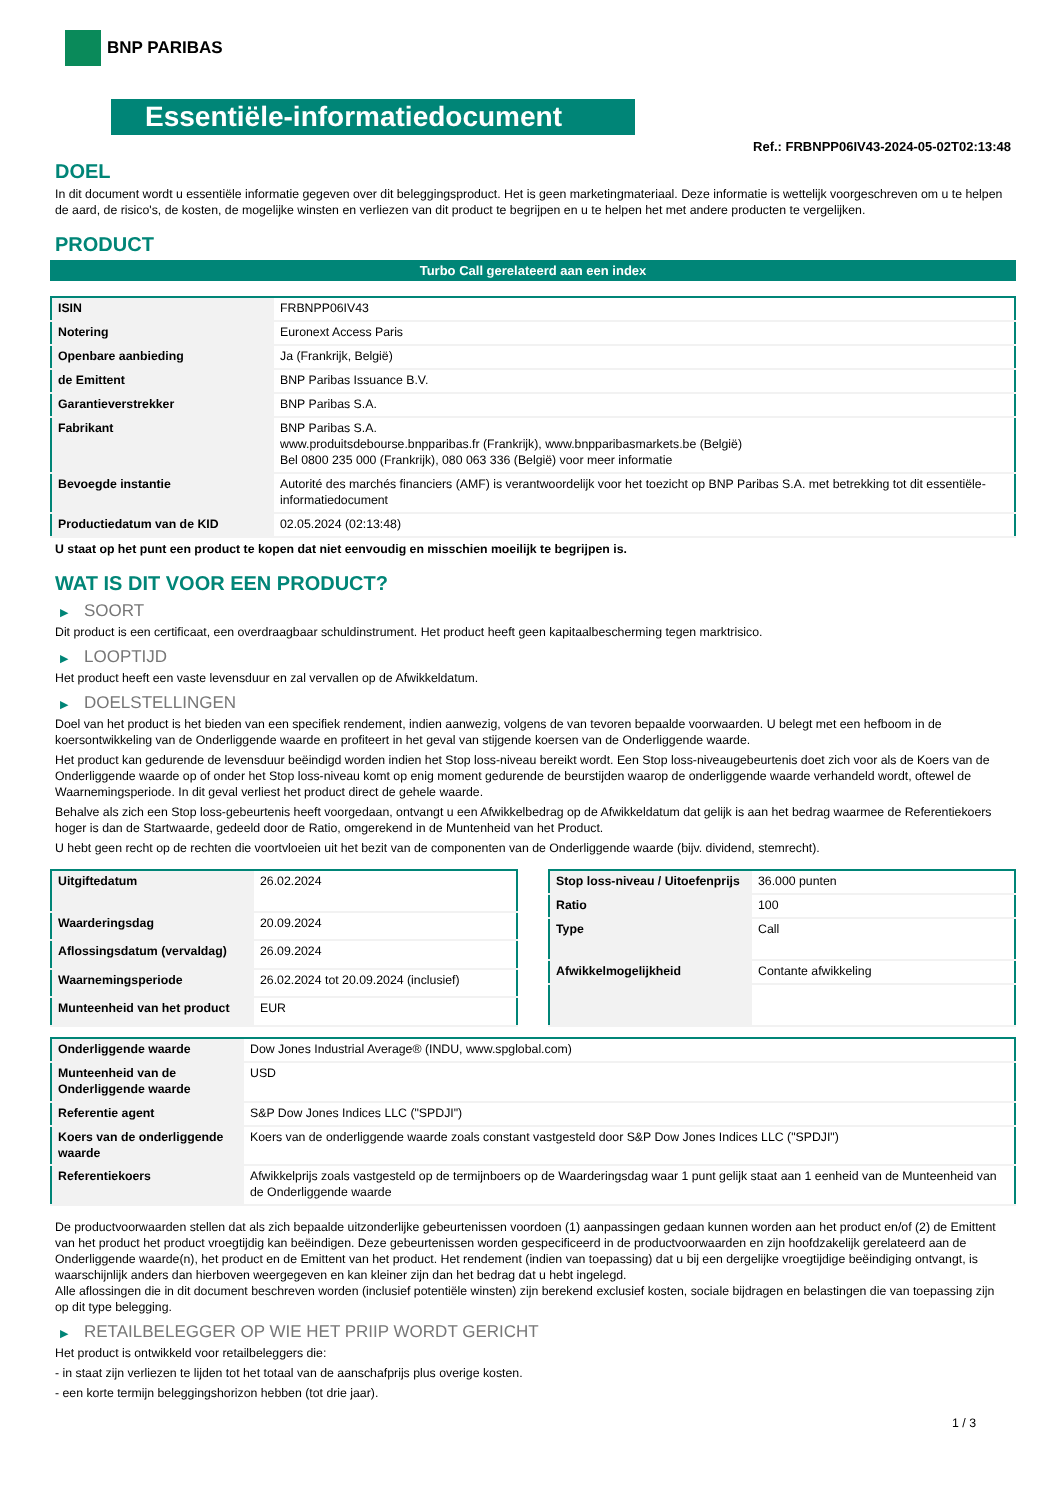BNP PARIBAS
Essentiële-informatiedocument
Ref.: FRBNPP06IV43-2024-05-02T02:13:48
DOEL
In dit document wordt u essentiële informatie gegeven over dit beleggingsproduct. Het is geen marketingmateriaal. Deze informatie is wettelijk voorgeschreven om u te helpen de aard, de risico's, de kosten, de mogelijke winsten en verliezen van dit product te begrijpen en u te helpen het met andere producten te vergelijken.
PRODUCT
Turbo Call gerelateerd aan een index
| ISIN | FRBNPP06IV43 |
| Notering | Euronext Access Paris |
| Openbare aanbieding | Ja (Frankrijk, België) |
| de Emittent | BNP Paribas Issuance B.V. |
| Garantieverstrekker | BNP Paribas S.A. |
| Fabrikant | BNP Paribas S.A. www.produitsdebourse.bnpparibas.fr (Frankrijk), www.bnpparibasmarkets.be (België) Bel 0800 235 000 (Frankrijk), 080 063 336 (België) voor meer informatie |
| Bevoegde instantie | Autorité des marchés financiers (AMF) is verantwoordelijk voor het toezicht op BNP Paribas S.A. met betrekking tot dit essentiële-informatiedocument |
| Productiedatum van de KID | 02.05.2024 (02:13:48) |
U staat op het punt een product te kopen dat niet eenvoudig en misschien moeilijk te begrijpen is.
WAT IS DIT VOOR EEN PRODUCT?
▶ SOORT
Dit product is een certificaat, een overdraagbaar schuldinstrument. Het product heeft geen kapitaalbescherming tegen marktrisico.
▶ LOOPTIJD
Het product heeft een vaste levensduur en zal vervallen op de Afwikkeldatum.
▶ DOELSTELLINGEN
Doel van het product is het bieden van een specifiek rendement, indien aanwezig, volgens de van tevoren bepaalde voorwaarden. U belegt met een hefboom in de koersontwikkeling van de Onderliggende waarde en profiteert in het geval van stijgende koersen van de Onderliggende waarde.
Het product kan gedurende de levensduur beëindigd worden indien het Stop loss-niveau bereikt wordt. Een Stop loss-niveaugebeurtenis doet zich voor als de Koers van de Onderliggende waarde op of onder het Stop loss-niveau komt op enig moment gedurende de beurstijden waarop de onderliggende waarde verhandeld wordt, oftewel de Waarnemingsperiode. In dit geval verliest het product direct de gehele waarde.
Behalve als zich een Stop loss-gebeurtenis heeft voorgedaan, ontvangt u een Afwikkelbedrag op de Afwikkeldatum dat gelijk is aan het bedrag waarmee de Referentiekoers hoger is dan de Startwaarde, gedeeld door de Ratio, omgerekend in de Muntenheid van het Product.
U hebt geen recht op de rechten die voortvloeien uit het bezit van de componenten van de Onderliggende waarde (bijv. dividend, stemrecht).
| Uitgiftedatum | 26.02.2024 |
| Waarderingsdag | 20.09.2024 |
| Aflossingsdatum (vervaldag) | 26.09.2024 |
| Waarnemingsperiode | 26.02.2024 tot 20.09.2024 (inclusief) |
| Munteenheid van het product | EUR |
| Stop loss-niveau / Uitoefenprijs | 36.000 punten |
| Ratio | 100 |
| Type | Call |
| Afwikkelmogelijkheid | Contante afwikkeling |
| Onderliggende waarde | Dow Jones Industrial Average® (INDU, www.spglobal.com) |
| Munteenheid van de Onderliggende waarde | USD |
| Referentie agent | S&P Dow Jones Indices LLC ("SPDJI") |
| Koers van de onderliggende waarde | Koers van de onderliggende waarde zoals constant vastgesteld door S&P Dow Jones Indices LLC ("SPDJI") |
| Referentiekoers | Afwikkelprijs zoals vastgesteld op de termijnboers op de Waarderingsdag waar 1 punt gelijk staat aan 1 eenheid van de Munteenheid van de Onderliggende waarde |
De productvoorwaarden stellen dat als zich bepaalde uitzonderlijke gebeurtenissen voordoen (1) aanpassingen gedaan kunnen worden aan het product en/of (2) de Emittent van het product het product vroegtijdig kan beëindigen. Deze gebeurtenissen worden gespecificeerd in de productvoorwaarden en zijn hoofdzakelijk gerelateerd aan de Onderliggende waarde(n), het product en de Emittent van het product. Het rendement (indien van toepassing) dat u bij een dergelijke vroegtijdige beëindiging ontvangt, is waarschijnlijk anders dan hierboven weergegeven en kan kleiner zijn dan het bedrag dat u hebt ingelegd.
Alle aflossingen die in dit document beschreven worden (inclusief potentiële winsten) zijn berekend exclusief kosten, sociale bijdragen en belastingen die van toepassing zijn op dit type belegging.
▶ RETAILBELEGGER OP WIE HET PRIIP WORDT GERICHT
Het product is ontwikkeld voor retailbeleggers die:
- in staat zijn verliezen te lijden tot het totaal van de aanschafprijs plus overige kosten.
- een korte termijn beleggingshorizon hebben (tot drie jaar).
1 / 3